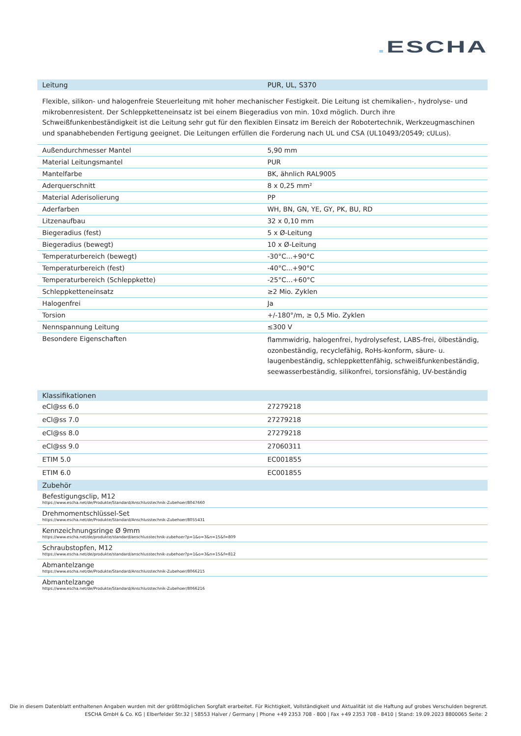. ESCHA
| Leitung | PUR, UL, S370 |
| --- | --- |
Flexible, silikon- und halogenfreie Steuerleitung mit hoher mechanischer Festigkeit. Die Leitung ist chemikalien-, hydrolyse- und mikrobenresistent. Der Schleppketteneinsatz ist bei einem Biegeradius von min. 10xd möglich. Durch ihre Schweißfunkenbeständigkeit ist die Leitung sehr gut für den flexiblen Einsatz im Bereich der Robotertechnik, Werkzeugmaschinen und spanabhebenden Fertigung geeignet. Die Leitungen erfüllen die Forderung nach UL und CSA (UL10493/20549; cULus).
| Außendurchmesser Mantel | 5,90 mm |
| Material Leitungsmantel | PUR |
| Mantelfarbe | BK, ähnlich RAL9005 |
| Aderquerschnitt | 8 x 0,25 mm² |
| Material Aderisolierung | PP |
| Aderfarben | WH, BN, GN, YE, GY, PK, BU, RD |
| Litzenaufbau | 32 x 0,10 mm |
| Biegeradius (fest) | 5 x Ø-Leitung |
| Biegeradius (bewegt) | 10 x Ø-Leitung |
| Temperaturbereich (bewegt) | -30°C...+90°C |
| Temperaturbereich (fest) | -40°C...+90°C |
| Temperaturbereich (Schleppkette) | -25°C…+60°C |
| Schleppketteneinsatz | ≥2 Mio. Zyklen |
| Halogenfrei | Ja |
| Torsion | +/-180°/m, ≥ 0,5 Mio. Zyklen |
| Nennspannung Leitung | ≤300 V |
| Besondere Eigenschaften | flammwidrig, halogenfrei, hydrolysefest, LABS-frei, ölbeständig, ozonbeständig, recyclefähig, RoHs-konform, säure- u. laugenbeständig, schleppkettenfähig, schweißfunkenbeständig, seewasserbeständig, silikonfrei, torsionsfähig, UV-beständig |
| Klassifikationen | |
| --- | --- |
| eCl@ss 6.0 | 27279218 |
| eCl@ss 7.0 | 27279218 |
| eCl@ss 8.0 | 27279218 |
| eCl@ss 9.0 | 27060311 |
| ETIM 5.0 | EC001855 |
| ETIM 6.0 | EC001855 |
| Zubehör | |
| Befestigungsclip, M12 https://www.escha.net/de/Produkte/Standard/Anschlusstechnik-Zubehoer/8047660 | |
| Drehmomentschlüssel-Set https://www.escha.net/de/Produkte/Standard/Anschlusstechnik-Zubehoer/8055431 | |
| Kennzeichnungsringe Ø 9mm https://www.escha.net/de/produkte/standard/anschlusstechnik-zubehoer?p=1&o=3&n=15&f=809 | |
| Schraubstopfen, M12 https://www.escha.net/de/produkte/standard/anschlusstechnik-zubehoer?p=1&o=3&n=15&f=812 | |
| Abmantelzange https://www.escha.net/de/Produkte/Standard/Anschlusstechnik-Zubehoer/8066215 | |
| Abmantelzange https://www.escha.net/de/Produkte/Standard/Anschlusstechnik-Zubehoer/8066216 | |
Die in diesem Datenblatt enthaltenen Angaben wurden mit der größtmöglichen Sorgfalt erarbeitet. Für Richtigkeit, Vollständigkeit und Aktualität ist die Haftung auf grobes Verschulden begrenzt.
ESCHA GmbH & Co. KG | Elberfelder Str.32 | 58553 Halver / Germany | Phone +49 2353 708 - 800 | Fax +49 2353 708 - 8410 | Stand: 19.09.2023 8800065 Seite: 2